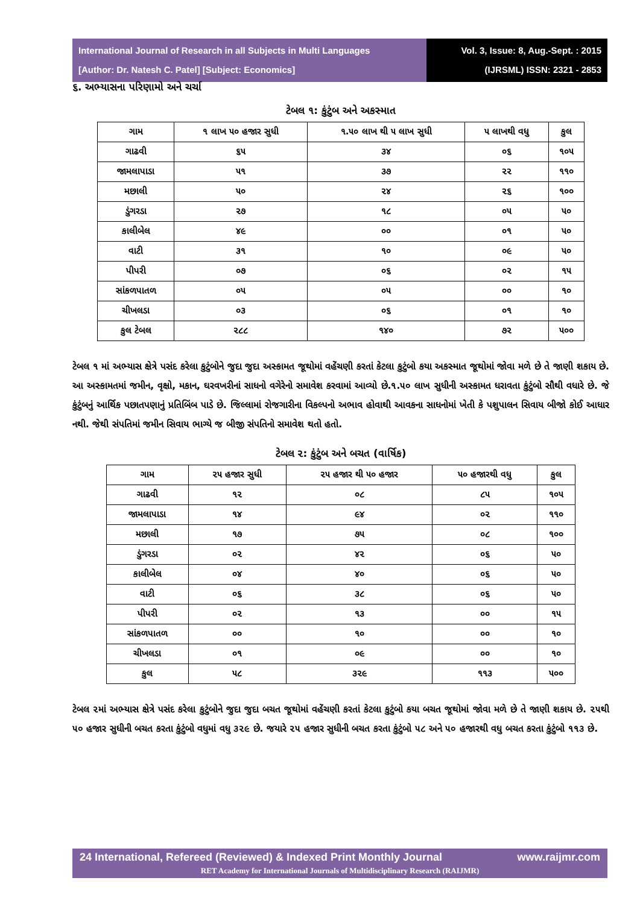International Journal of Research in all Subjects in Multi Languages
[Author: Dr. Natesh C. Patel] [Subject: Economics]
Vol. 3, Issue: 8, Aug.-Sept. : 2015
(IJRSML) ISSN: 2321 - 2853
૬. અભ્યાસના પરિણામો અને ચર્ચા
ટેબલ ૧: કુંટુંબ અને અકસ્માત
| ગામ | ૧ લાખ ૫૦ હજાર સુધી | ૧.૫૦ લાખ થી ૫ લાખ સુધી | ૫ લાખથી વધુ | કુલ |
| --- | --- | --- | --- | --- |
| ગાઢવી | ૬૫ | ૩૪ | ૦૬ | ૧૦૫ |
| જામલાપાડા | ૫૧ | ૩૭ | ૨૨ | ૧૧૦ |
| મછાલી | ૫૦ | ૨૪ | ૨૬ | ૧૦૦ |
| ડુંગરડા | ૨૭ | ૧૮ | ૦૫ | ૫૦ |
| કાલીબેલ | ૪૯ | ૦૦ | ૦૧ | ૫૦ |
| વાટી | ૩૧ | ૧૦ | ૦૯ | ૫૦ |
| પીપરી | ૦૭ | ૦૬ | ૦૨ | ૧૫ |
| સાંકળપાતળ | ૦૫ | ૦૫ | ૦૦ | ૧૦ |
| ચીખલડા | ૦૩ | ૦૬ | ૦૧ | ૧૦ |
| કુલ ટેબલ | ૨૮૮ | ૧૪૦ | ૭૨ | ૫૦૦ |
ટેબલ ૧ માં અભ્યાસ ક્ષેત્રે પસંદ કરેલા કુટુંબોને જુદા જુદા અસ્કામત જૂથોમાં વહેંચણી કરતાં કેટલા કુટુંબો કયા અકસ્માત જૂથોમાં જોવા મળે છે તે જાણી શકાય છે. આ અસ્કામતમાં જમીન, વૃક્ષો, મકાન, ઘરવખરીનાં સાધનો વગેરેનો સમાવેશ કરવામાં આવ્યો છે.૧.૫૦ લાખ સુધીની અસ્કામત ધરાવતા કુંટુંબો સૌથી વધારે છે. જે કુંટુંબનું આર્થિક પછાતપણાનું પ્રતિબિંબ પાડે છે. જિલ્લામાં રોજગારીના વિકલ્પનો અભાવ હોવાથી આવકના સાધનોમાં ખેતી કે પશુપાલન સિવાય બીજો કોઈ આધાર નથી. જેથી સંપતિમાં જમીન સિવાય ભાગ્યે જ બીજી સંપતિનો સમાવેશ થતો હતો.
ટેબલ ૨: કુંટુંબ અને બચત (વાર્ષિક)
| ગામ | ૨૫ હજાર સુધી | ૨૫ હજાર થી ૫૦ હજાર | ૫૦ હજારથી વધુ | કુલ |
| --- | --- | --- | --- | --- |
| ગાઢવી | ૧૨ | ૦૮ | ૮૫ | ૧૦૫ |
| જામલાપાડા | ૧૪ | ૯૪ | ૦૨ | ૧૧૦ |
| મછાલી | ૧૭ | ૭૫ | ૦૮ | ૧૦૦ |
| ડુંગરડા | ૦૨ | ૪૨ | ૦૬ | ૫૦ |
| કાલીબેલ | ૦૪ | ૪૦ | ૦૬ | ૫૦ |
| વાટી | ૦૬ | ૩૮ | ૦૬ | ૫૦ |
| પીપરી | ૦૨ | ૧૩ | ૦૦ | ૧૫ |
| સાંકળપાતળ | ૦૦ | ૧૦ | ૦૦ | ૧૦ |
| ચીખલડા | ૦૧ | ૦૯ | ૦૦ | ૧૦ |
| કુલ | ૫૮ | ૩૨૯ | ૧૧૩ | ૫૦૦ |
ટેબલ ૨માં અભ્યાસ ક્ષેત્રે પસંદ કરેલા કુટુંબોને જુદા જુદા બચત જૂથોમાં વહેંચણી કરતાં કેટલા કુટુંબો કયા બચત જૂથોમાં જોવા મળે છે તે જાણી શકાય છે. ૨૫થી ૫૦ હજાર સુધીની બચત કરતા કુંટુંબો વધુમાં વધુ ૩૨૯ છે. જયારે ૨૫ હજાર સુધીની બચત કરતા કુંટુંબો ૫૮ અને ૫૦ હજારથી વધુ બચત કરતા કુંટુંબો ૧૧૩ છે.
24 International, Refereed (Reviewed) & Indexed Print Monthly Journal www.raijmr.com
RET Academy for International Journals of Multidisciplinary Research (RAIJMR)